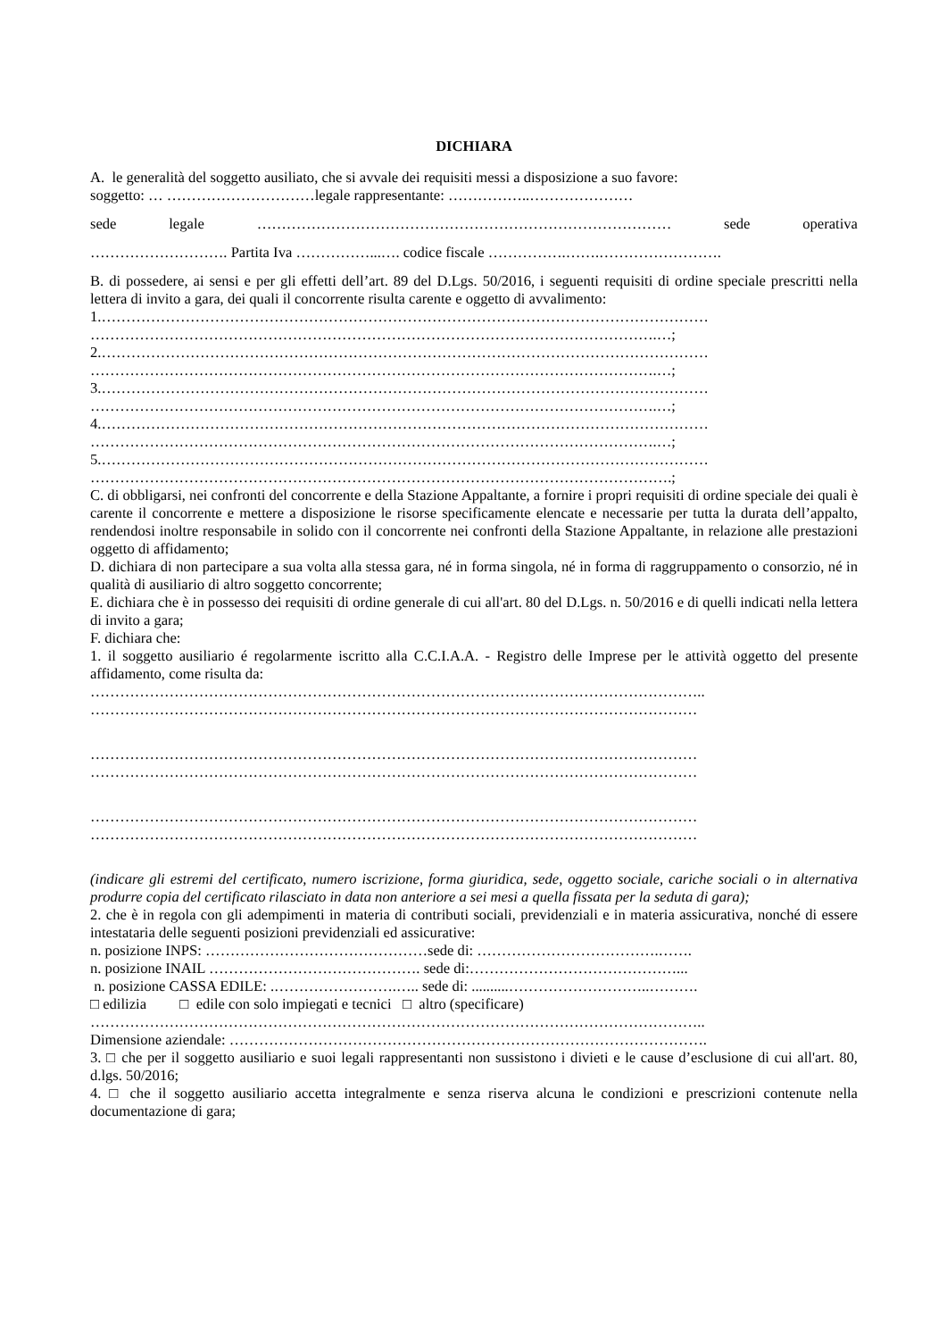DICHIARA
A. le generalità del soggetto ausiliato, che si avvale dei requisiti messi a disposizione a suo favore:
soggetto: … …………………………legale rappresentante: ……………..…………………
sede legale ………………………………………………………………………… sede operativa
………………………. Partita Iva ……………...…. codice fiscale …………….…….…………………….
B. di possedere, ai sensi e per gli effetti dell’art. 89 del D.Lgs. 50/2016, i seguenti requisiti di ordine speciale prescritti nella lettera di invito a gara, dei quali il concorrente risulta carente e oggetto di avvalimento:
1.……………………………………………………………………………………………………………
…………………………………………………………………………………………………….…;
2.……………………………………………………………………………………………………………
…………………………………………………………………………………………………….…;
3.……………………………………………………………………………………………………………
…………………………………………………………………………………………………….…;
4.……………………………………………………………………………………………………………
…………………………………………………………………………………………………….…;
5.……………………………………………………………………………………………………………
……………………………………………………………………………………………………….;
C. di obbligarsi, nei confronti del concorrente e della Stazione Appaltante, a fornire i propri requisiti di ordine speciale dei quali è carente il concorrente e mettere a disposizione le risorse specificamente elencate e necessarie per tutta la durata dell’appalto, rendendosi inoltre responsabile in solido con il concorrente nei confronti della Stazione Appaltante, in relazione alle prestazioni oggetto di affidamento;
D. dichiara di non partecipare a sua volta alla stessa gara, né in forma singola, né in forma di raggruppamento o consorzio, né in qualità di ausiliario di altro soggetto concorrente;
E. dichiara che è in possesso dei requisiti di ordine generale di cui all'art. 80 del D.Lgs. n. 50/2016 e di quelli indicati nella lettera di invito a gara;
F. dichiara che:
1. il soggetto ausiliario é regolarmente iscritto alla C.C.I.A.A. - Registro delle Imprese per le attività oggetto del presente affidamento, come risulta da:
……………………………………………………………………………………………………………..
……………………………………………………………………………………………………………
……………………………………………………………………………………………………………
……………………………………………………………………………………………………………
……………………………………………………………………………………………………………
……………………………………………………………………………………………………………
(indicare gli estremi del certificato, numero iscrizione, forma giuridica, sede, oggetto sociale, cariche sociali o in alternativa produrre copia del certificato rilasciato in data non anteriore a sei mesi a quella fissata per la seduta di gara);
2. che è in regola con gli adempimenti in materia di contributi sociali, previdenziali e in materia assicurativa, nonché di essere intestataria delle seguenti posizioni previdenziali ed assicurative:
n. posizione INPS: ………………………………………sede di: ……………………………….…….
n. posizione INAIL ……………………………………. sede di:……………………………………...
n. posizione CASSA EDILE: .…………………….….. sede di: ..........………………………..……….
□ edilizia □ edile con solo impiegati e tecnici □ altro (specificare)
……………………………………………………………………………………………………………..
Dimensione aziendale: …………………………………………………………………………………….
3. □ che per il soggetto ausiliario e suoi legali rappresentanti non sussistono i divieti e le cause d’esclusione di cui all'art. 80, d.lgs. 50/2016;
4. □ che il soggetto ausiliario accetta integralmente e senza riserva alcuna le condizioni e prescrizioni contenute nella documentazione di gara;